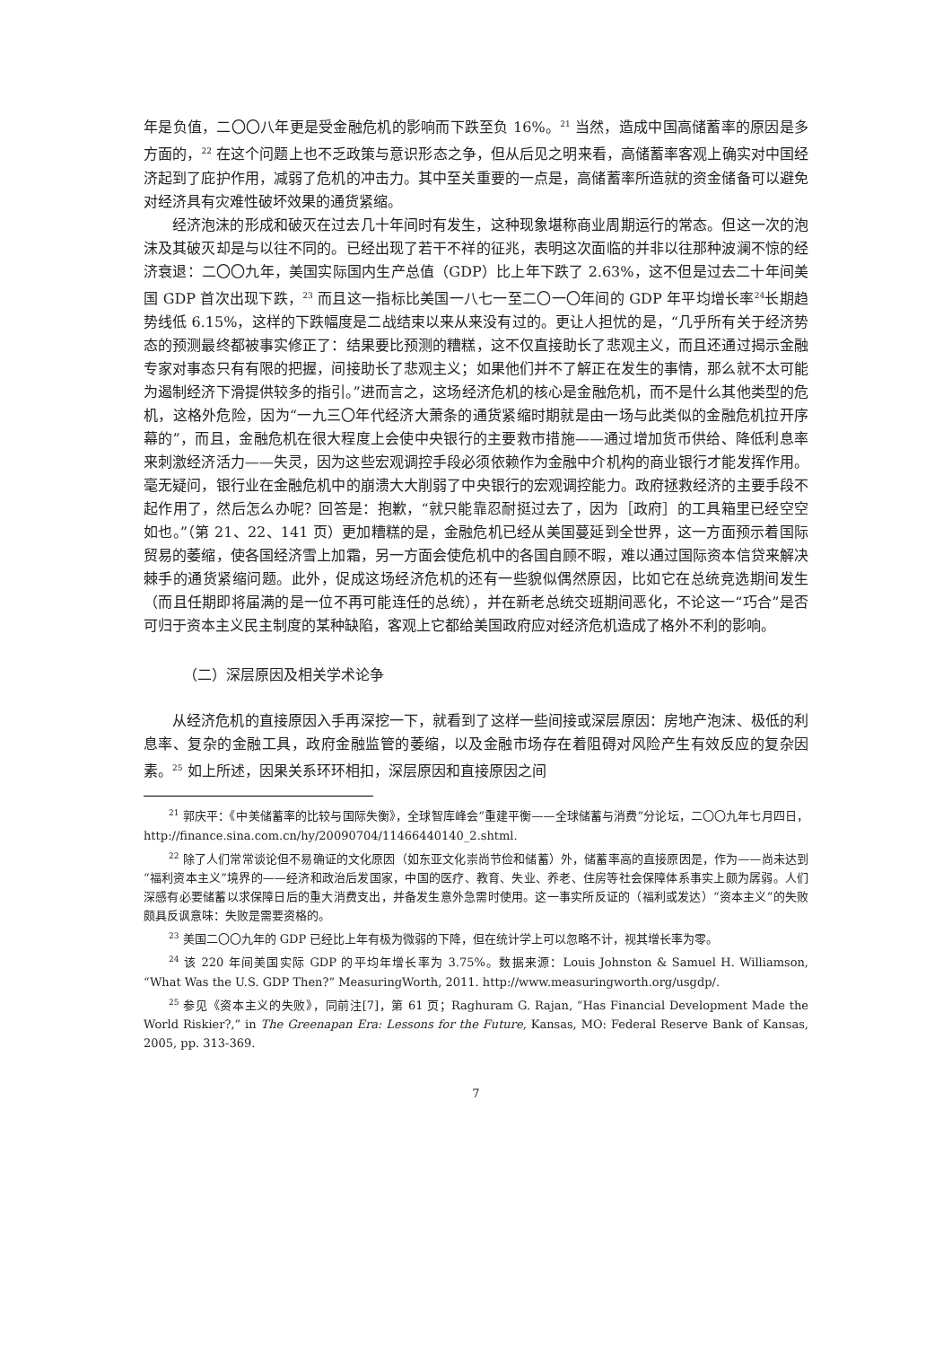年是负值，二〇〇八年更是受金融危机的影响而下跌至负 16%。<sup>21</sup> 当然，造成中国高储蓄率的原因是多方面的，<sup>22</sup> 在这个问题上也不乏政策与意识形态之争，但从后见之明来看，高储蓄率客观上确实对中国经济起到了庇护作用，减弱了危机的冲击力。其中至关重要的一点是，高储蓄率所造就的资金储备可以避免对经济具有灾难性破坏效果的通货紧缩。
经济泡沫的形成和破灭在过去几十年间时有发生，这种现象堪称商业周期运行的常态。但这一次的泡沫及其破灭却是与以往不同的。已经出现了若干不祥的征兆，表明这次面临的并非以往那种波澜不惊的经济衰退：二〇〇九年，美国实际国内生产总值（GDP）比上年下跌了 2.63%，这不但是过去二十年间美国 GDP 首次出现下跌，<sup>23</sup> 而且这一指标比美国一八七一至二〇一〇年间的 GDP 年平均增长率<sup>24</sup>长期趋势线低 6.15%，这样的下跌幅度是二战结束以来从来没有过的。更让人担忧的是，“几乎所有关于经济势态的预测最终都被事实修正了：结果要比预测的糟糕，这不仅直接助长了悲观主义，而且还通过揭示金融专家对事态只有有限的把握，间接助长了悲观主义；如果他们并不了解正在发生的事情，那么就不太可能为遏制经济下滑提供较多的指引。”进而言之，这场经济危机的核心是金融危机，而不是什么其他类型的危机，这格外危险，因为“一九三〇年代经济大萧条的通货紧缩时期就是由一场与此类似的金融危机拉开序幕的”，而且，金融危机在很大程度上会使中央银行的主要救市措施——通过增加货币供给、降低利息率来刺激经济活力——失灵，因为这些宏观调控手段必须依赖作为金融中介机构的商业银行才能发挥作用。毫无疑问，银行业在金融危机中的崩溃大大削弱了中央银行的宏观调控能力。政府拯救经济的主要手段不起作用了，然后怎么办呢？回答是：抱歉，“就只能靠忍耐挺过去了，因为［政府］的工具箱里已经空空如也。”（第 21、22、141 页）更加糟糕的是，金融危机已经从美国蔓延到全世界，这一方面预示着国际贸易的萎缩，使各国经济雪上加霜，另一方面会使危机中的各国自顾不暇，难以通过国际资本信贷来解决棘手的通货紧缩问题。此外，促成这场经济危机的还有一些貌似偶然原因，比如它在总统竞选期间发生（而且任期即将届满的是一位不再可能连任的总统），并在新老总统交班期间恶化，不论这一“巧合”是否可归于资本主义民主制度的某种缺陷，客观上它都给美国政府应对经济危机造成了格外不利的影响。
（二）深层原因及相关学术论争
从经济危机的直接原因入手再深挖一下，就看到了这样一些间接或深层原因：房地产泡沫、极低的利息率、复杂的金融工具，政府金融监管的萎缩，以及金融市场存在着阻碍对风险产生有效反应的复杂因素。<sup>25</sup> 如上所述，因果关系环环相扣，深层原因和直接原因之间
<sup>21</sup> 郭庆平：《中美储蓄率的比较与国际失衡》，全球智库峰会“重建平衡——全球储蓄与消费”分论坛，二〇〇九年七月四日，http://finance.sina.com.cn/hy/20090704/11466440140_2.shtml.
<sup>22</sup> 除了人们常常谈论但不易确证的文化原因（如东亚文化崇尚节俭和储蓄）外，储蓄率高的直接原因是，作为——尚未达到“福利资本主义”境界的——经济和政治后发国家，中国的医疗、教育、失业、养老、住房等社会保障体系事实上颇为孱弱。人们深感有必要储蓄以求保障日后的重大消费支出，并备发生意外急需时使用。这一事实所反证的（福利或发达）“资本主义”的失败颇具反讽意味：失败是需要资格的。
<sup>23</sup> 美国二〇〇九年的 GDP 已经比上年有极为微弱的下降，但在统计学上可以忽略不计，视其增长率为零。
<sup>24</sup> 该 220 年间美国实际 GDP 的平均年增长率为 3.75%。数据来源：Louis Johnston & Samuel H. Williamson, “What Was the U.S. GDP Then?” MeasuringWorth, 2011. http://www.measuringworth.org/usgdp/.
<sup>25</sup> 参见《资本主义的失败》，同前注[7]，第 61 页；Raghuram G. Rajan, “Has Financial Development Made the World Riskier?,” in The Greenapan Era: Lessons for the Future, Kansas, MO: Federal Reserve Bank of Kansas, 2005, pp. 313-369.
7